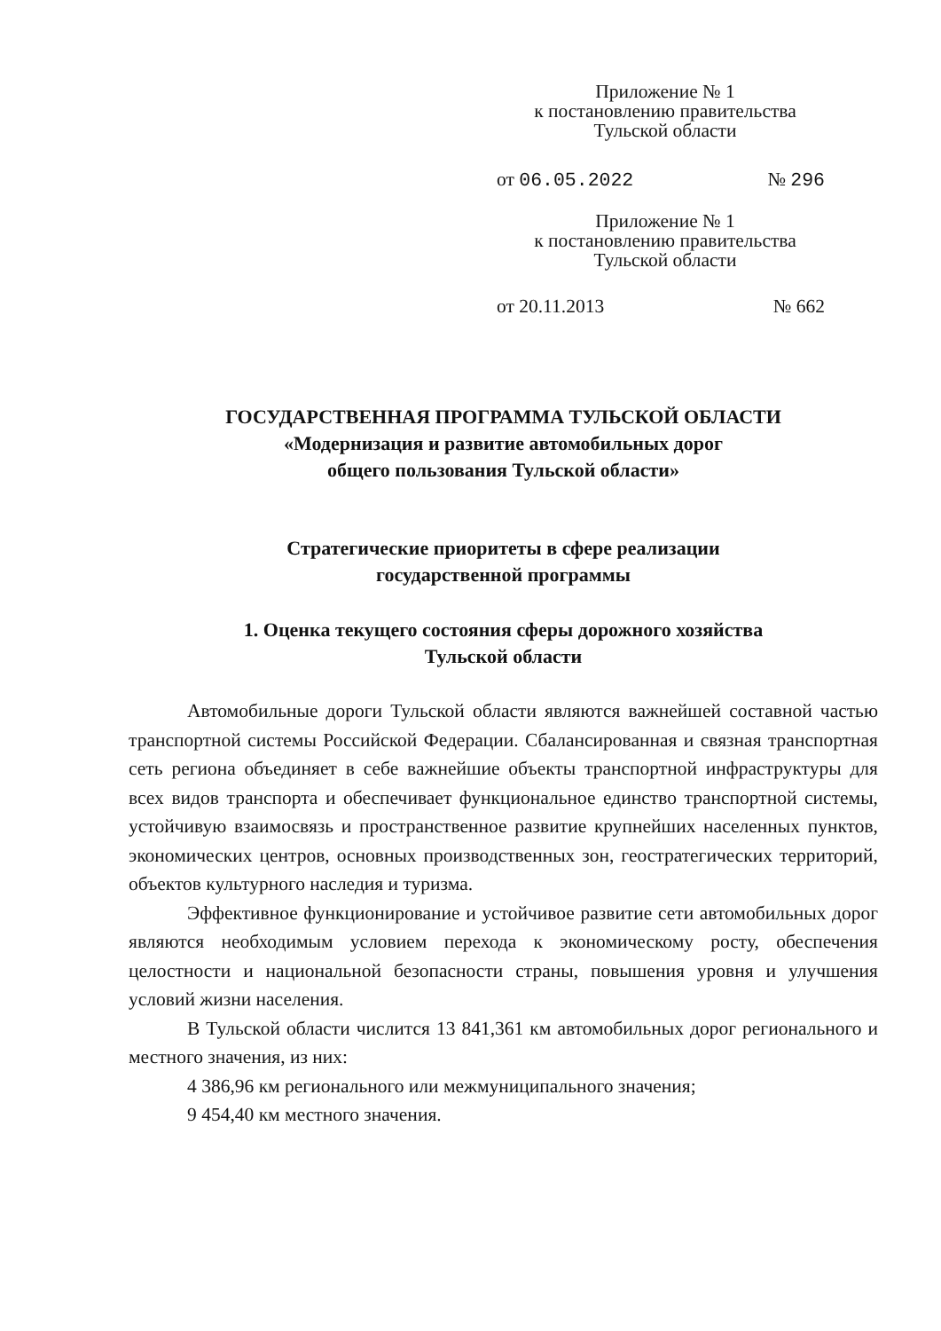Приложение № 1
к постановлению правительства
Тульской области
от 06.05.2022 № 296
Приложение № 1
к постановлению правительства
Тульской области
от 20.11.2013 № 662
ГОСУДАРСТВЕННАЯ ПРОГРАММА ТУЛЬСКОЙ ОБЛАСТИ
«Модернизация и развитие автомобильных дорог
общего пользования Тульской области»
Стратегические приоритеты в сфере реализации
государственной программы
1. Оценка текущего состояния сферы дорожного хозяйства
Тульской области
Автомобильные дороги Тульской области являются важнейшей составной частью транспортной системы Российской Федерации. Сбалансированная и связная транспортная сеть региона объединяет в себе важнейшие объекты транспортной инфраструктуры для всех видов транспорта и обеспечивает функциональное единство транспортной системы, устойчивую взаимосвязь и пространственное развитие крупнейших населенных пунктов, экономических центров, основных производственных зон, геостратегических территорий, объектов культурного наследия и туризма.
Эффективное функционирование и устойчивое развитие сети автомобильных дорог являются необходимым условием перехода к экономическому росту, обеспечения целостности и национальной безопасности страны, повышения уровня и улучшения условий жизни населения.
В Тульской области числится 13 841,361 км автомобильных дорог регионального и местного значения, из них:
4 386,96 км регионального или межмуниципального значения;
9 454,40 км местного значения.